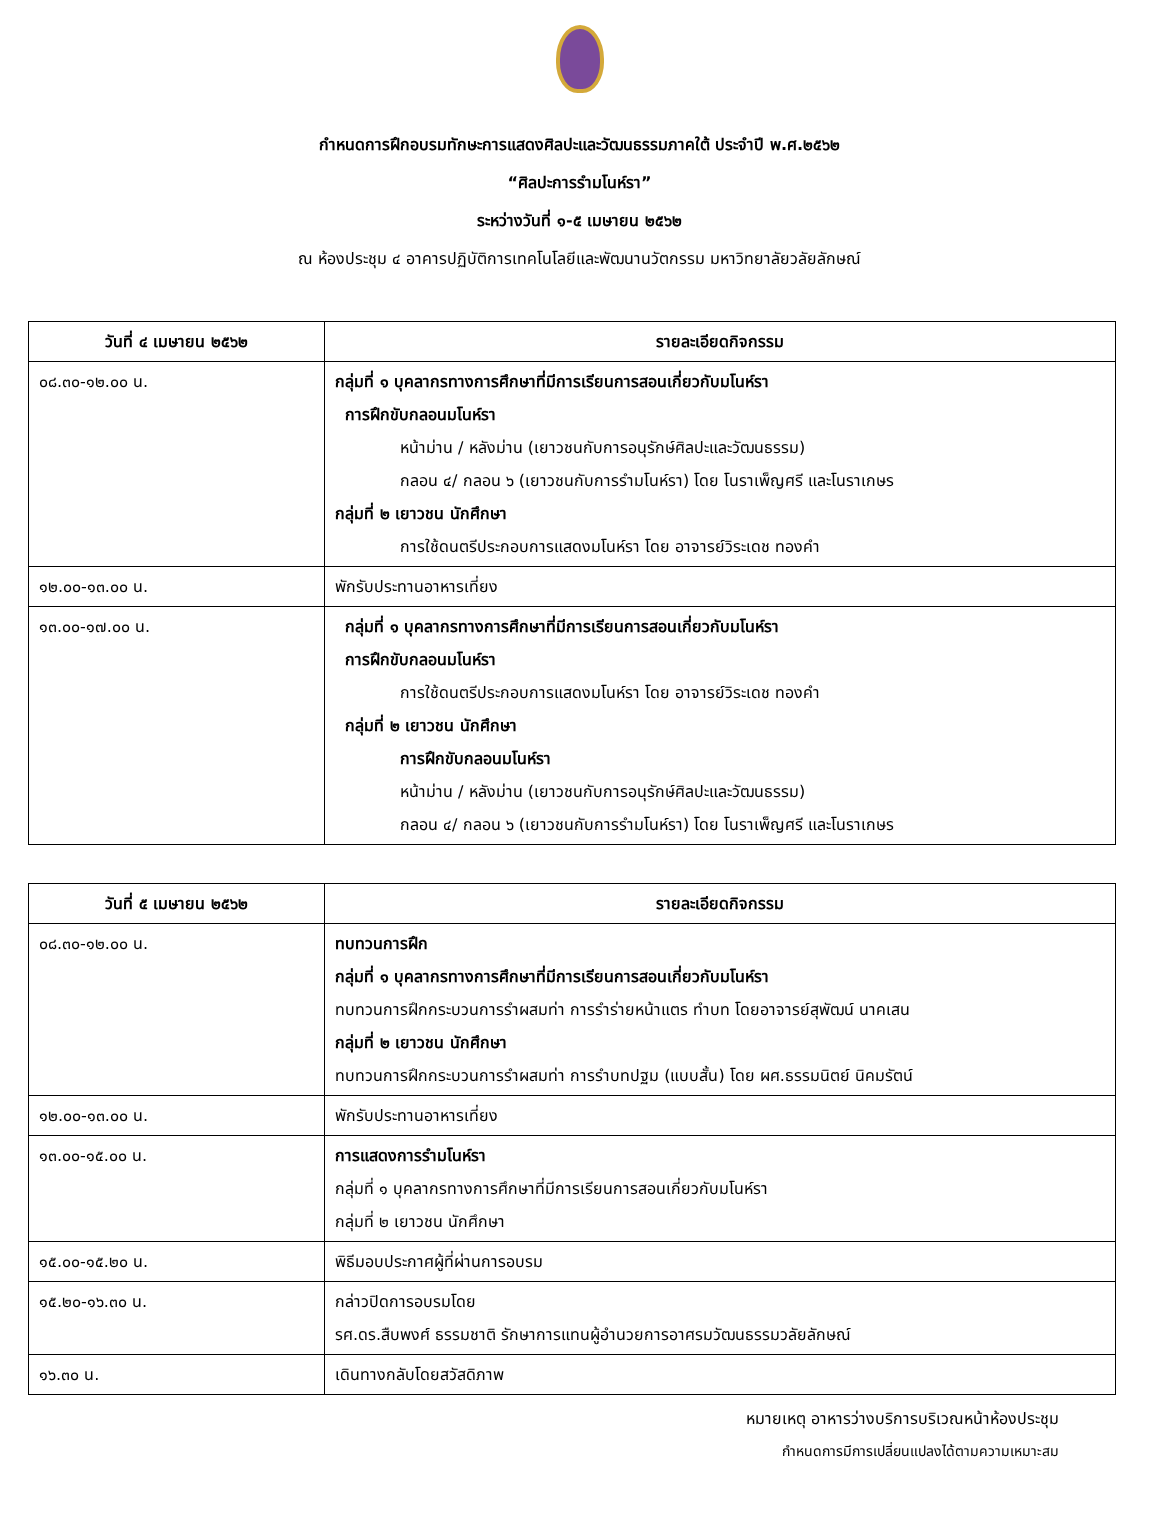กำหนดการฝึกอบรมทักษะการแสดงศิลปะและวัฒนธรรมภาคใต้ ประจำปี พ.ศ.๒๕๖๒
“ศิลปะการรำมโนห์รา”
ระหว่างวันที่ ๑-๕ เมษายน ๒๕๖๒
ณ ห้องประชุม ๔ อาคารปฏิบัติการเทคโนโลยีและพัฒนานวัตกรรม มหาวิทยาลัยวลัยลักษณ์
| วันที่ ๔ เมษายน ๒๕๖๒ | รายละเอียดกิจกรรม |
| --- | --- |
| ๐๘.๓๐-๑๒.๐๐ น. | กลุ่มที่ ๑ บุคลากรทางการศึกษาที่มีการเรียนการสอนเกี่ยวกับมโนห์รา การฝึกขับกลอนมโนห์รา หน้าม่าน / หลังม่าน (เยาวชนกับการอนุรักษ์ศิลปะและวัฒนธรรม) กลอน ๔/ กลอน ๖ (เยาวชนกับการรำมโนห์รา) โดย โนราเพ็ญศรี และโนราเกษร กลุ่มที่ ๒ เยาวชน นักศึกษา การใช้ดนตรีประกอบการแสดงมโนห์รา โดย อาจารย์วิระเดช ทองคำ |
| ๑๒.๐๐-๑๓.๐๐ น. | พักรับประทานอาหารเที่ยง |
| ๑๓.๐๐-๑๗.๐๐ น. | กลุ่มที่ ๑ บุคลากรทางการศึกษาที่มีการเรียนการสอนเกี่ยวกับมโนห์รา การฝึกขับกลอนมโนห์รา การใช้ดนตรีประกอบการแสดงมโนห์รา โดย อาจารย์วิระเดช ทองคำ กลุ่มที่ ๒ เยาวชน นักศึกษา การฝึกขับกลอนมโนห์รา หน้าม่าน / หลังม่าน (เยาวชนกับการอนุรักษ์ศิลปะและวัฒนธรรม) กลอน ๔/ กลอน ๖ (เยาวชนกับการรำมโนห์รา) โดย โนราเพ็ญศรี และโนราเกษร |
| วันที่ ๕ เมษายน ๒๕๖๒ | รายละเอียดกิจกรรม |
| --- | --- |
| ๐๘.๓๐-๑๒.๐๐ น. | ทบทวนการฝึก กลุ่มที่ ๑ บุคลากรทางการศึกษาที่มีการเรียนการสอนเกี่ยวกับมโนห์รา ทบทวนการฝึกกระบวนการรำผสมท่า การรำร่ายหน้าแตร ทำบท โดยอาจารย์สุพัฒน์ นาคเสน กลุ่มที่ ๒ เยาวชน นักศึกษา ทบทวนการฝึกกระบวนการรำผสมท่า การรำบทปฐม (แบบสั้น) โดย ผศ.ธรรมนิตย์ นิคมรัตน์ |
| ๑๒.๐๐-๑๓.๐๐ น. | พักรับประทานอาหารเที่ยง |
| ๑๓.๐๐-๑๕.๐๐ น. | การแสดงการรำมโนห์รา กลุ่มที่ ๑ บุคลากรทางการศึกษาที่มีการเรียนการสอนเกี่ยวกับมโนห์รา กลุ่มที่ ๒ เยาวชน นักศึกษา |
| ๑๕.๐๐-๑๕.๒๐ น. | พิธีมอบประกาศผู้ที่ผ่านการอบรม |
| ๑๕.๒๐-๑๖.๓๐ น. | กล่าวปิดการอบรมโดย รศ.ดร.สืบพงศ์ ธรรมชาติ รักษาการแทนผู้อำนวยการอาศรมวัฒนธรรมวลัยลักษณ์ |
| ๑๖.๓๐ น. | เดินทางกลับโดยสวัสดิภาพ |
หมายเหตุ อาหารว่างบริการบริเวณหน้าห้องประชุม
กำหนดการมีการเปลี่ยนแปลงได้ตามความเหมาะสม